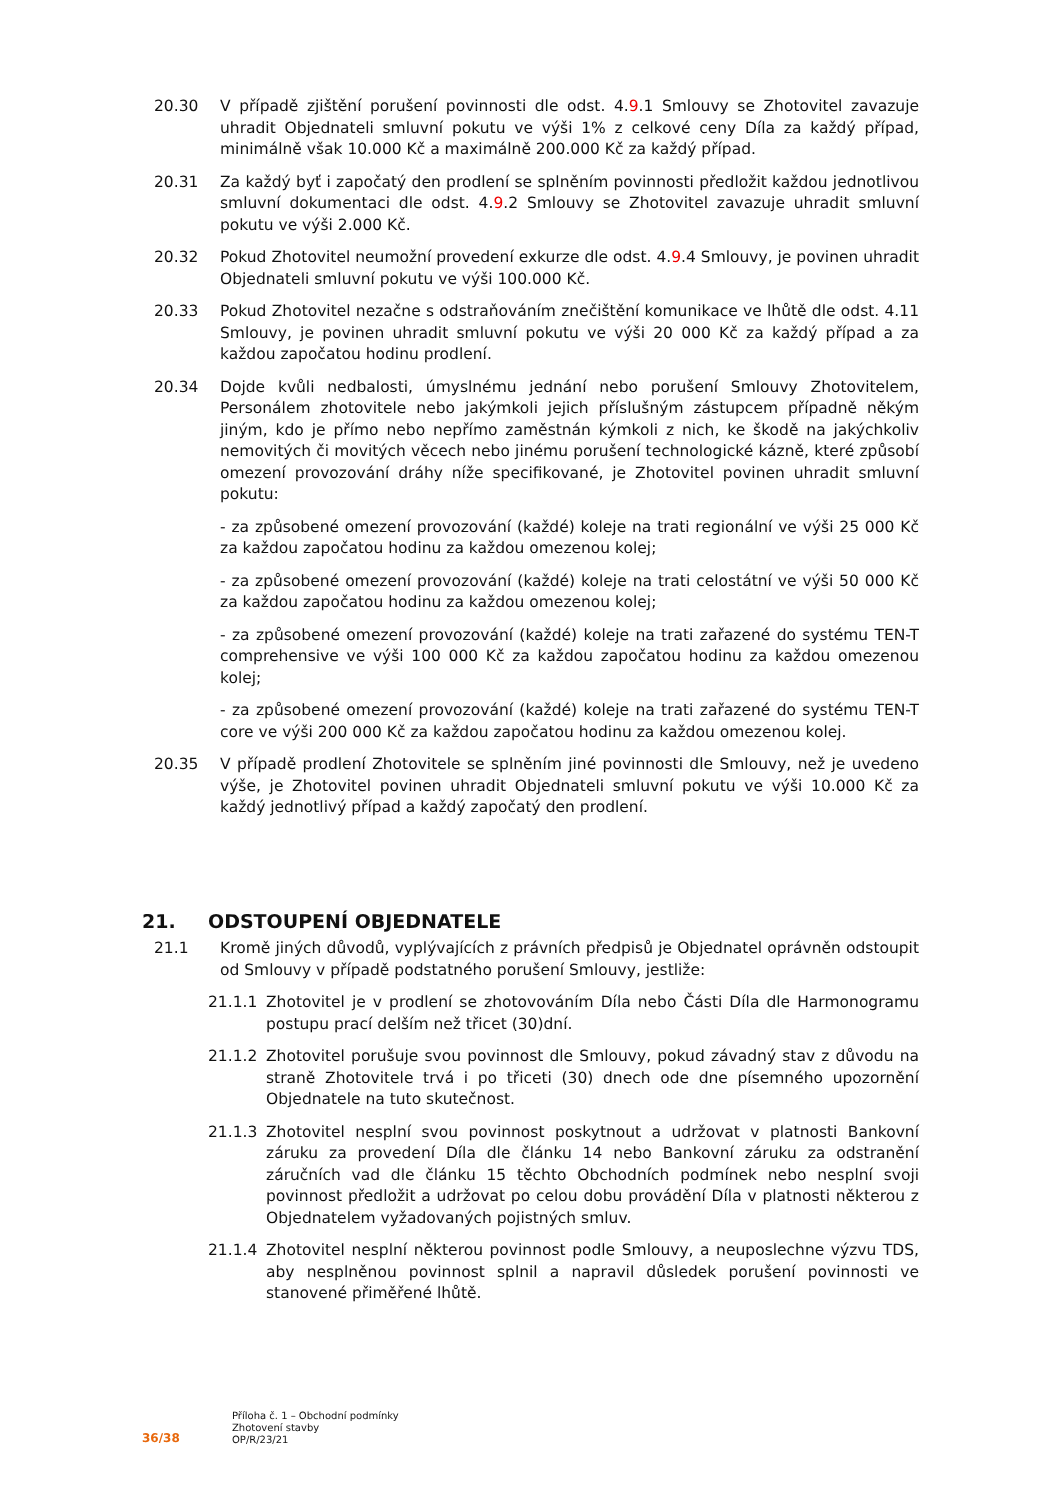20.30 V případě zjištění porušení povinnosti dle odst. 4.9.1 Smlouvy se Zhotovitel zavazuje uhradit Objednateli smluvní pokutu ve výši 1% z celkové ceny Díla za každý případ, minimálně však 10.000 Kč a maximálně 200.000 Kč za každý případ.
20.31 Za každý byť i započatý den prodlení se splněním povinnosti předložit každou jednotlivou smluvní dokumentaci dle odst. 4.9.2 Smlouvy se Zhotovitel zavazuje uhradit smluvní pokutu ve výši 2.000 Kč.
20.32 Pokud Zhotovitel neumožní provedení exkurze dle odst. 4.9.4 Smlouvy, je povinen uhradit Objednateli smluvní pokutu ve výši 100.000 Kč.
20.33 Pokud Zhotovitel nezačne s odstraňováním znečištění komunikace ve lhůtě dle odst. 4.11 Smlouvy, je povinen uhradit smluvní pokutu ve výši 20 000 Kč za každý případ a za každou započatou hodinu prodlení.
20.34 Dojde kvůli nedbalosti, úmyslnému jednání nebo porušení Smlouvy Zhotovitelem, Personálem zhotovitele nebo jakýmkoli jejich příslušným zástupcem případně někým jiným, kdo je přímo nebo nepřímo zaměstnán kýmkoli z nich, ke škodě na jakýchkoliv nemovitých či movitých věcech nebo jinému porušení technologické kázně, které způsobí omezení provozování dráhy níže specifikované, je Zhotovitel povinen uhradit smluvní pokutu:
- za způsobené omezení provozování (každé) koleje na trati regionální ve výši 25 000 Kč za každou započatou hodinu za každou omezenou kolej;
- za způsobené omezení provozování (každé) koleje na trati celostátní ve výši 50 000 Kč za každou započatou hodinu za každou omezenou kolej;
- za způsobené omezení provozování (každé) koleje na trati zařazené do systému TEN-T comprehensive ve výši 100 000 Kč za každou započatou hodinu za každou omezenou kolej;
- za způsobené omezení provozování (každé) koleje na trati zařazené do systému TEN-T core ve výši 200 000 Kč za každou započatou hodinu za každou omezenou kolej.
20.35 V případě prodlení Zhotovitele se splněním jiné povinnosti dle Smlouvy, než je uvedeno výše, je Zhotovitel povinen uhradit Objednateli smluvní pokutu ve výši 10.000 Kč za každý jednotlivý případ a každý započatý den prodlení.
21. ODSTOUPENÍ OBJEDNATELE
21.1 Kromě jiných důvodů, vyplývajících z právních předpisů je Objednatel oprávněn odstoupit od Smlouvy v případě podstatného porušení Smlouvy, jestliže:
21.1.1 Zhotovitel je v prodlení se zhotovováním Díla nebo Části Díla dle Harmonogramu postupu prací delším než třicet (30)dní.
21.1.2 Zhotovitel porušuje svou povinnost dle Smlouvy, pokud závadný stav z důvodu na straně Zhotovitele trvá i po třiceti (30) dnech ode dne písemného upozornění Objednatele na tuto skutečnost.
21.1.3 Zhotovitel nesplní svou povinnost poskytnout a udržovat v platnosti Bankovní záruku za provedení Díla dle článku 14 nebo Bankovní záruku za odstranění záručních vad dle článku 15 těchto Obchodních podmínek nebo nesplní svoji povinnost předložit a udržovat po celou dobu provádění Díla v platnosti některou z Objednatelem vyžadovaných pojistných smluv.
21.1.4 Zhotovitel nesplní některou povinnost podle Smlouvy, a neuposlechne výzvu TDS, aby nesplněnou povinnost splnil a napravil důsledek porušení povinnosti ve stanovené přiměřené lhůtě.
36/38
Příloha č. 1 – Obchodní podmínky
Zhotovení stavby
OP/R/23/21